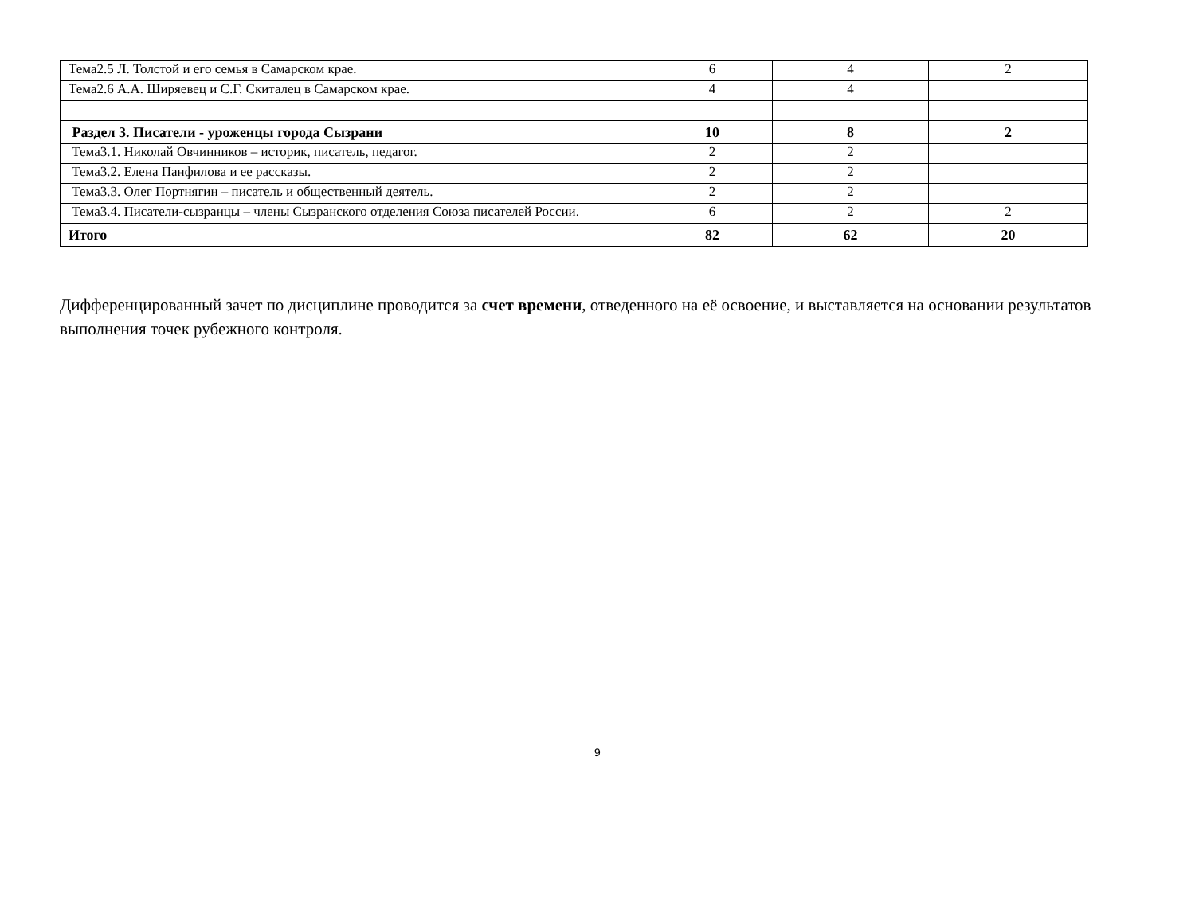| Тема2.5 Л. Толстой и его семья в Самарском крае. | 6 | 4 | 2 |
| Тема2.6 А.А. Ширяевец и С.Г. Скиталец в Самарском крае. | 4 | 4 | |
| Раздел 3. Писатели - уроженцы города Сызрани | 10 | 8 | 2 |
| Тема3.1. Николай Овчинников – историк, писатель, педагог. | 2 | 2 | |
| Тема3.2. Елена Панфилова и ее рассказы. | 2 | 2 | |
| Тема3.3. Олег Портнягин – писатель и общественный деятель. | 2 | 2 | |
| Тема3.4. Писатели-сызранцы – члены Сызранского отделения Союза писателей России. | 6 | 2 | 2 |
| Итого | 82 | 62 | 20 |
Дифференцированный зачет по дисциплине проводится за счет времени, отведенного на её освоение, и выставляется на основании результатов выполнения точек рубежного контроля.
9